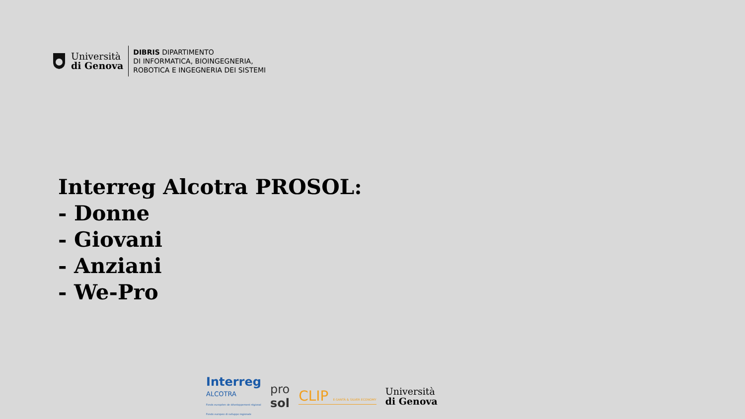Università
di Genova
DIBRIS DIPARTIMENTO
DI INFORMATICA, BIOINGEGNERIA,
ROBOTICA E INGEGNERIA DEI SISTEMI
Interreg Alcotra PROSOL:
- Donne
- Giovani
- Anziani
- We-Pro
Interreg
ALCOTRA
Fonds européen de développement régional
Fondo europeo di sviluppo regionale
pro
sol
CLIP E-SANTÀ & SILVER ECONOMY
Università
di Genova